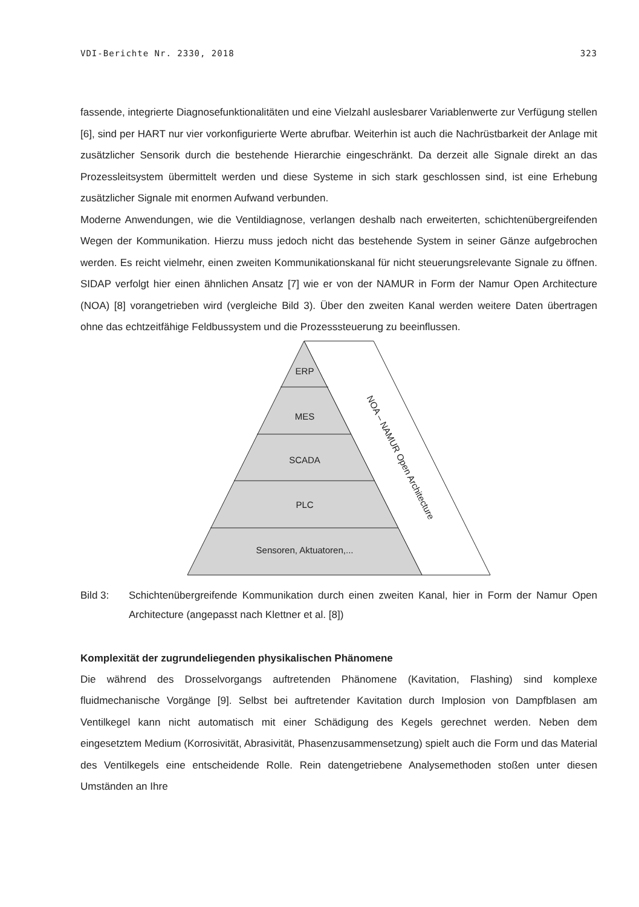VDI-Berichte Nr. 2330, 2018 323
fassende, integrierte Diagnosefunktionalitäten und eine Vielzahl auslesbarer Variablenwerte zur Verfügung stellen [6], sind per HART nur vier vorkonfigurierte Werte abrufbar. Weiterhin ist auch die Nachrüstbarkeit der Anlage mit zusätzlicher Sensorik durch die bestehende Hierarchie eingeschränkt. Da derzeit alle Signale direkt an das Prozessleitsystem übermittelt werden und diese Systeme in sich stark geschlossen sind, ist eine Erhebung zusätzlicher Signale mit enormen Aufwand verbunden.
Moderne Anwendungen, wie die Ventildiagnose, verlangen deshalb nach erweiterten, schichtenübergreifenden Wegen der Kommunikation. Hierzu muss jedoch nicht das bestehende System in seiner Gänze aufgebrochen werden. Es reicht vielmehr, einen zweiten Kommunikationskanal für nicht steuerungsrelevante Signale zu öffnen. SIDAP verfolgt hier einen ähnlichen Ansatz [7] wie er von der NAMUR in Form der Namur Open Architecture (NOA) [8] vorangetrieben wird (vergleiche Bild 3). Über den zweiten Kanal werden weitere Daten übertragen ohne das echtzeitfähige Feldbussystem und die Prozesssteuerung zu beeinflussen.
ERP
MES
SCADA
PLC
Sensoren, Aktuatoren,...
NOA – NAMUR Open Architecture
Bild 3: Schichtenübergreifende Kommunikation durch einen zweiten Kanal, hier in Form der Namur Open Architecture (angepasst nach Klettner et al. [8])
Komplexität der zugrundeliegenden physikalischen Phänomene
Die während des Drosselvorgangs auftretenden Phänomene (Kavitation, Flashing) sind komplexe fluidmechanische Vorgänge [9]. Selbst bei auftretender Kavitation durch Implosion von Dampfblasen am Ventilkegel kann nicht automatisch mit einer Schädigung des Kegels gerechnet werden. Neben dem eingesetztem Medium (Korrosivität, Abrasivität, Phasenzusammensetzung) spielt auch die Form und das Material des Ventilkegels eine entscheidende Rolle. Rein datengetriebene Analysemethoden stoßen unter diesen Umständen an Ihre